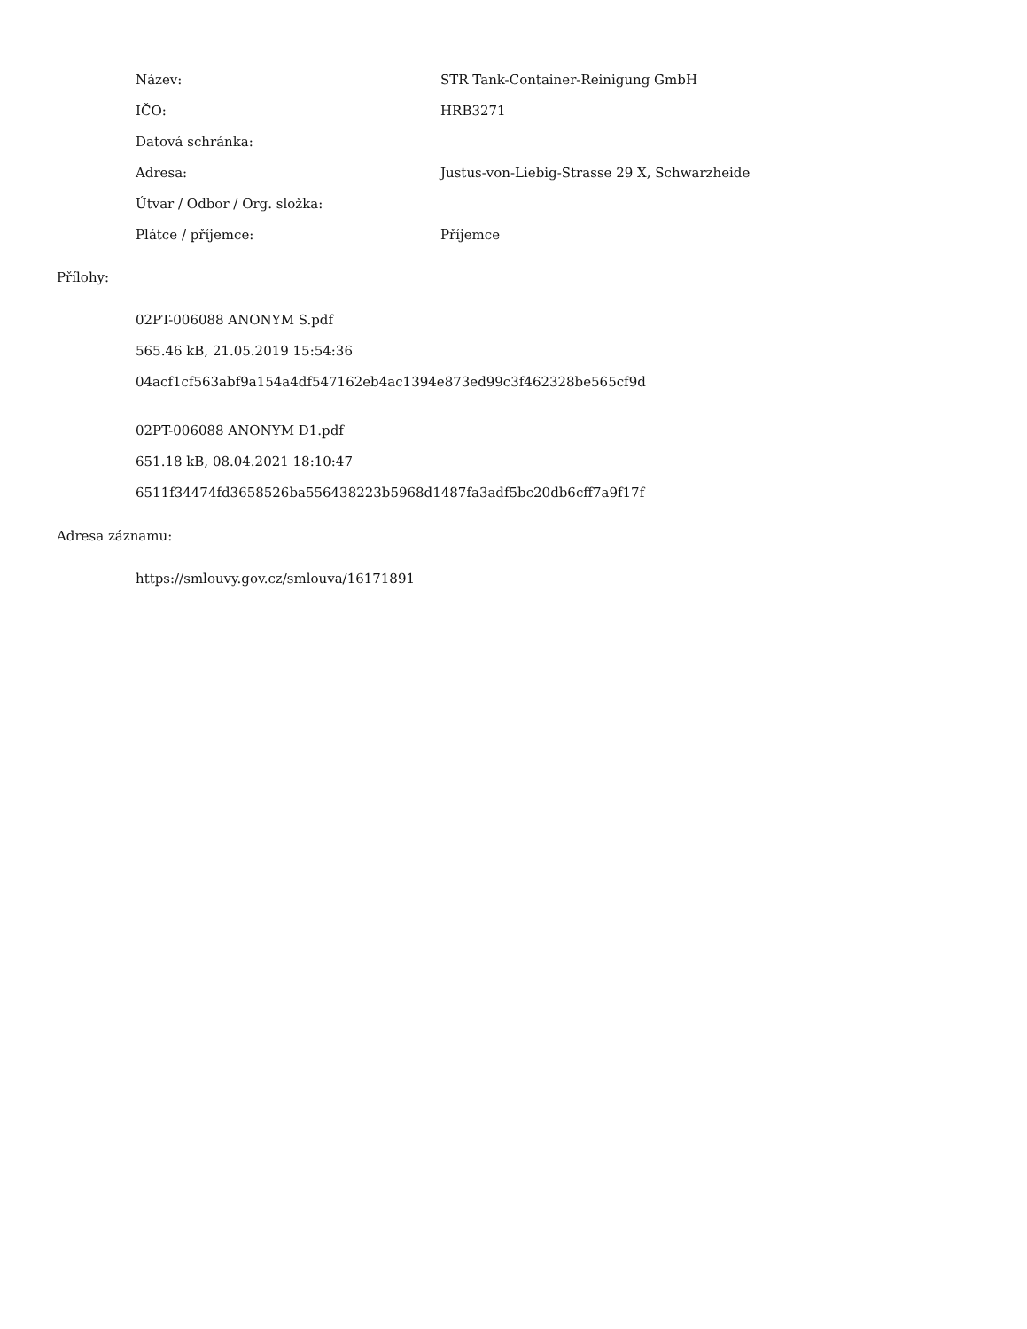| Název: | STR Tank-Container-Reinigung GmbH |
| IČO: | HRB3271 |
| Datová schránka: | |
| Adresa: | Justus-von-Liebig-Strasse 29 X, Schwarzheide |
| Útvar / Odbor / Org. složka: | |
| Plátce / příjemce: | Příjemce |
Přílohy:
02PT-006088 ANONYM S.pdf
565.46 kB, 21.05.2019 15:54:36
04acf1cf563abf9a154a4df547162eb4ac1394e873ed99c3f462328be565cf9d
02PT-006088 ANONYM D1.pdf
651.18 kB, 08.04.2021 18:10:47
6511f34474fd3658526ba556438223b5968d1487fa3adf5bc20db6cff7a9f17f
Adresa záznamu:
https://smlouvy.gov.cz/smlouva/16171891